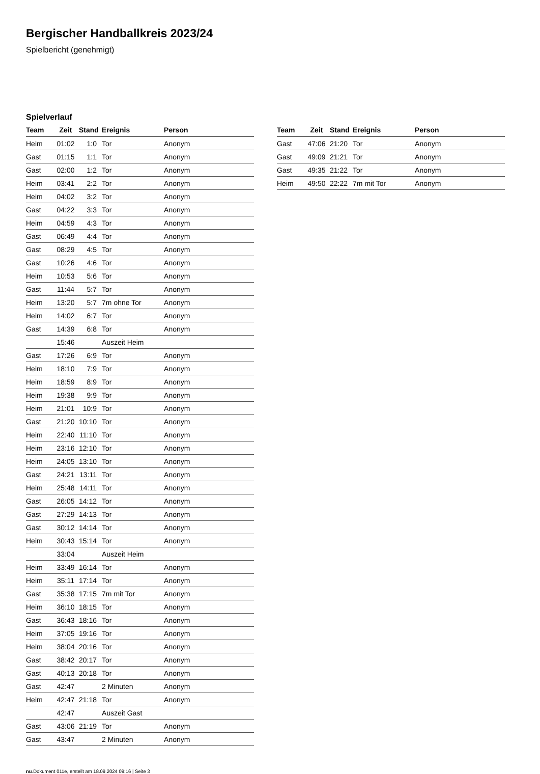Bergischer Handballkreis 2023/24
Spielbericht (genehmigt)
Spielverlauf
| Team | Zeit | Stand | Ereignis | Person |
| --- | --- | --- | --- | --- |
| Heim | 01:02 | 1:0 | Tor | Anonym |
| Gast | 01:15 | 1:1 | Tor | Anonym |
| Gast | 02:00 | 1:2 | Tor | Anonym |
| Heim | 03:41 | 2:2 | Tor | Anonym |
| Heim | 04:02 | 3:2 | Tor | Anonym |
| Gast | 04:22 | 3:3 | Tor | Anonym |
| Heim | 04:59 | 4:3 | Tor | Anonym |
| Gast | 06:49 | 4:4 | Tor | Anonym |
| Gast | 08:29 | 4:5 | Tor | Anonym |
| Gast | 10:26 | 4:6 | Tor | Anonym |
| Heim | 10:53 | 5:6 | Tor | Anonym |
| Gast | 11:44 | 5:7 | Tor | Anonym |
| Heim | 13:20 | 5:7 | 7m ohne Tor | Anonym |
| Heim | 14:02 | 6:7 | Tor | Anonym |
| Gast | 14:39 | 6:8 | Tor | Anonym |
| | 15:46 | | Auszeit Heim | |
| Gast | 17:26 | 6:9 | Tor | Anonym |
| Heim | 18:10 | 7:9 | Tor | Anonym |
| Heim | 18:59 | 8:9 | Tor | Anonym |
| Heim | 19:38 | 9:9 | Tor | Anonym |
| Heim | 21:01 | 10:9 | Tor | Anonym |
| Gast | 21:20 | 10:10 | Tor | Anonym |
| Heim | 22:40 | 11:10 | Tor | Anonym |
| Heim | 23:16 | 12:10 | Tor | Anonym |
| Heim | 24:05 | 13:10 | Tor | Anonym |
| Gast | 24:21 | 13:11 | Tor | Anonym |
| Heim | 25:48 | 14:11 | Tor | Anonym |
| Gast | 26:05 | 14:12 | Tor | Anonym |
| Gast | 27:29 | 14:13 | Tor | Anonym |
| Gast | 30:12 | 14:14 | Tor | Anonym |
| Heim | 30:43 | 15:14 | Tor | Anonym |
| | 33:04 | | Auszeit Heim | |
| Heim | 33:49 | 16:14 | Tor | Anonym |
| Heim | 35:11 | 17:14 | Tor | Anonym |
| Gast | 35:38 | 17:15 | 7m mit Tor | Anonym |
| Heim | 36:10 | 18:15 | Tor | Anonym |
| Gast | 36:43 | 18:16 | Tor | Anonym |
| Heim | 37:05 | 19:16 | Tor | Anonym |
| Heim | 38:04 | 20:16 | Tor | Anonym |
| Gast | 38:42 | 20:17 | Tor | Anonym |
| Gast | 40:13 | 20:18 | Tor | Anonym |
| Gast | 42:47 | | 2 Minuten | Anonym |
| Heim | 42:47 | 21:18 | Tor | Anonym |
| | 42:47 | | Auszeit Gast | |
| Gast | 43:06 | 21:19 | Tor | Anonym |
| Gast | 43:47 | | 2 Minuten | Anonym |
| Team | Zeit | Stand | Ereignis | Person |
| --- | --- | --- | --- | --- |
| Gast | 47:06 | 21:20 | Tor | Anonym |
| Gast | 49:09 | 21:21 | Tor | Anonym |
| Gast | 49:35 | 21:22 | Tor | Anonym |
| Heim | 49:50 | 22:22 | 7m mit Tor | Anonym |
nu.Dokument 011e, erstellt am 18.09.2024 09:16 | Seite 3